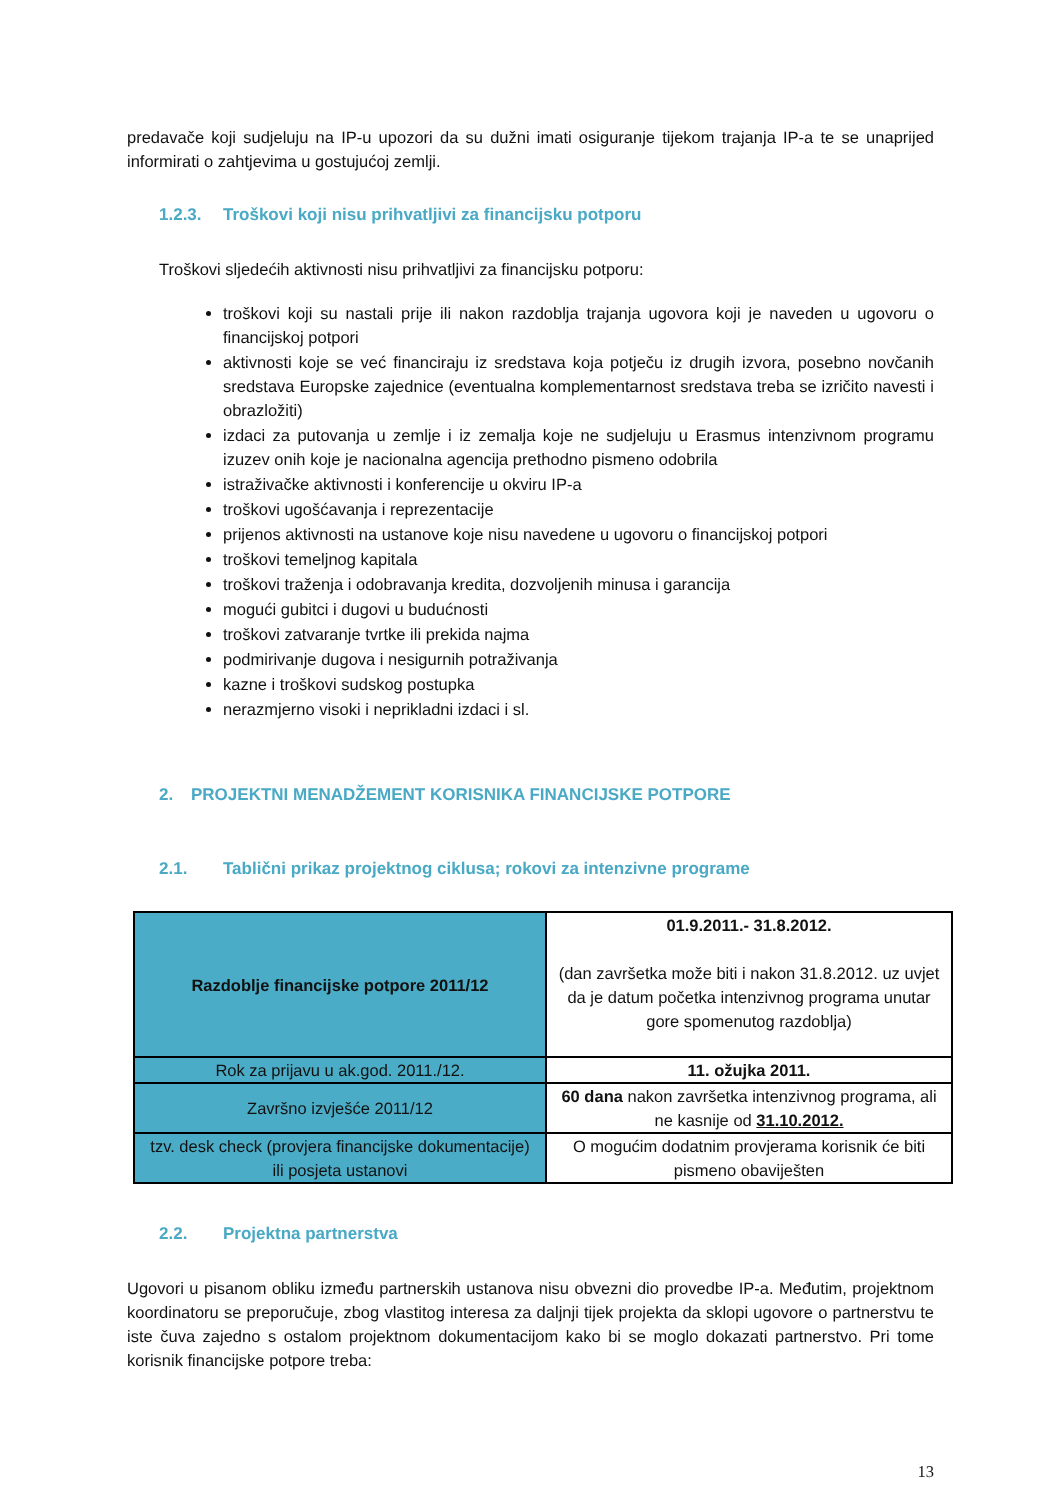predavače koji sudjeluju na IP-u upozori da su dužni imati osiguranje tijekom trajanja IP-a te se unaprijed informirati o zahtjevima u gostujućoj zemlji.
1.2.3. Troškovi koji nisu prihvatljivi za financijsku potporu
Troškovi sljedećih aktivnosti nisu prihvatljivi za financijsku potporu:
troškovi koji su nastali prije ili nakon razdoblja trajanja ugovora koji je naveden u ugovoru o financijskoj potpori
aktivnosti koje se već financiraju iz sredstava koja potječu iz drugih izvora, posebno novčanih sredstava Europske zajednice (eventualna komplementarnost sredstava treba se izričito navesti i obrazložiti)
izdaci za putovanja u zemlje i iz zemalja koje ne sudjeluju u Erasmus intenzivnom programu izuzev onih koje je nacionalna agencija prethodno pismeno odobrila
istraživačke aktivnosti i konferencije u okviru IP-a
troškovi ugošćavanja i reprezentacije
prijenos aktivnosti na ustanove koje nisu navedene u ugovoru o financijskoj potpori
troškovi temeljnog kapitala
troškovi traženja i odobravanja kredita, dozvoljenih minusa i garancija
mogući gubitci i dugovi u budućnosti
troškovi zatvaranje tvrtke ili prekida najma
podmirivanje dugova i nesigurnih potraživanja
kazne i troškovi sudskog postupka
nerazmjerno visoki i neprikladni izdaci i sl.
2. PROJEKTNI MENADŽEMENT KORISNIKA FINANCIJSKE POTPORE
2.1. Tablični prikaz projektnog ciklusa; rokovi za intenzivne programe
| Razdoblje financijske potpore 2011/12 | 01.9.2011.- 31.8.2012. (dan završetka može biti i nakon 31.8.2012. uz uvjet da je datum početka intenzivnog programa unutar gore spomenutog razdoblja) |
| Rok za prijavu u ak.god. 2011./12. | 11. ožujka 2011. |
| Završno izvješće 2011/12 | 60 dana nakon završetka intenzivnog programa, ali ne kasnije od 31.10.2012. |
| tzv. desk check (provjera financijske dokumentacije) ili posjeta ustanovi | O mogućim dodatnim provjerama korisnik će biti pismeno obaviješten |
2.2. Projektna partnerstva
Ugovori u pisanom obliku između partnerskih ustanova nisu obvezni dio provedbe IP-a. Međutim, projektnom koordinatoru se preporučuje, zbog vlastitog interesa za daljnji tijek projekta da sklopi ugovore o partnerstvu te iste čuva zajedno s ostalom projektnom dokumentacijom kako bi se moglo dokazati partnerstvo. Pri tome korisnik financijske potpore treba:
13